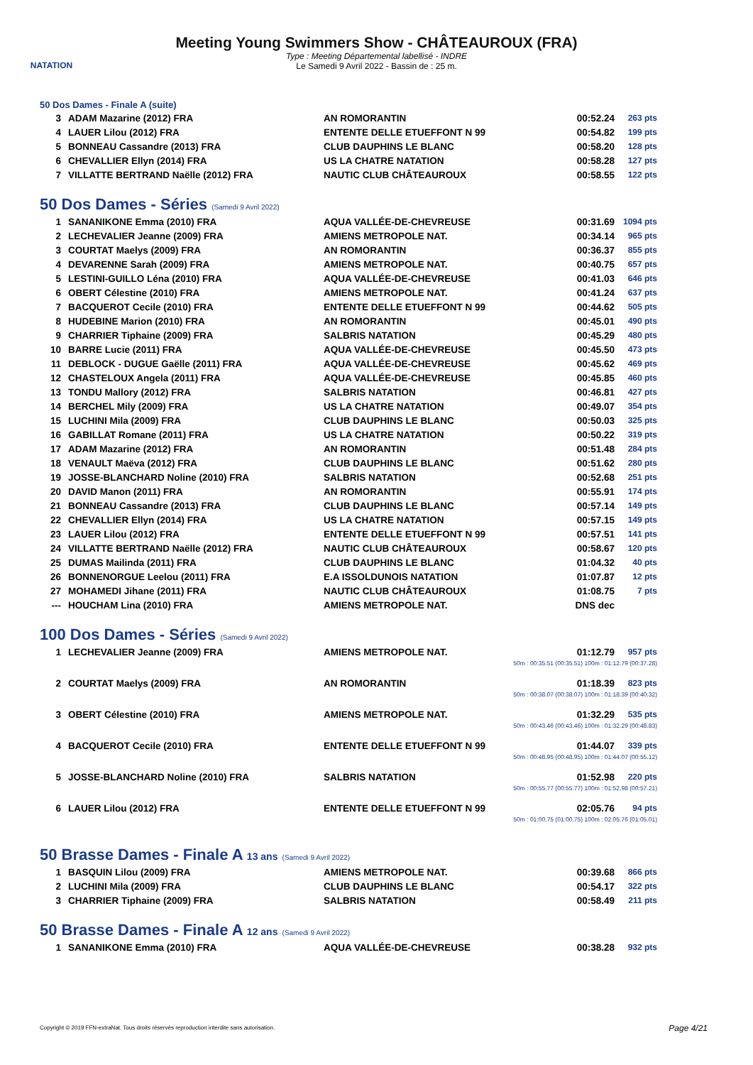NATATION
Meeting Young Swimmers Show - CHÂTEAUROUX (FRA)
Type : Meeting Départemental labellisé - INDRE
Le Samedi 9 Avril 2022 - Bassin de : 25 m.
50 Dos Dames - Finale A (suite)
| 3 | ADAM Mazarine (2012) FRA | AN ROMORANTIN | 00:52.24 | 263 pts |
| 4 | LAUER Lilou (2012) FRA | ENTENTE DELLE ETUEFFONT N 99 | 00:54.82 | 199 pts |
| 5 | BONNEAU Cassandre (2013) FRA | CLUB DAUPHINS LE BLANC | 00:58.20 | 128 pts |
| 6 | CHEVALLIER Ellyn (2014) FRA | US LA CHATRE NATATION | 00:58.28 | 127 pts |
| 7 | VILLATTE BERTRAND Naëlle (2012) FRA | NAUTIC CLUB CHÂTEAUROUX | 00:58.55 | 122 pts |
50 Dos Dames - Séries (Samedi 9 Avril 2022)
| 1 | SANANIKONE Emma (2010) FRA | AQUA VALLÉE-DE-CHEVREUSE | 00:31.69 | 1094 pts |
| 2 | LECHEVALIER Jeanne (2009) FRA | AMIENS METROPOLE NAT. | 00:34.14 | 965 pts |
| 3 | COURTAT Maelys (2009) FRA | AN ROMORANTIN | 00:36.37 | 855 pts |
| 4 | DEVARENNE Sarah (2009) FRA | AMIENS METROPOLE NAT. | 00:40.75 | 657 pts |
| 5 | LESTINI-GUILLO Léna (2010) FRA | AQUA VALLÉE-DE-CHEVREUSE | 00:41.03 | 646 pts |
| 6 | OBERT Célestine (2010) FRA | AMIENS METROPOLE NAT. | 00:41.24 | 637 pts |
| 7 | BACQUEROT Cecile (2010) FRA | ENTENTE DELLE ETUEFFONT N 99 | 00:44.62 | 505 pts |
| 8 | HUDEBINE Marion (2010) FRA | AN ROMORANTIN | 00:45.01 | 490 pts |
| 9 | CHARRIER Tiphaine (2009) FRA | SALBRIS NATATION | 00:45.29 | 480 pts |
| 10 | BARRE Lucie (2011) FRA | AQUA VALLÉE-DE-CHEVREUSE | 00:45.50 | 473 pts |
| 11 | DEBLOCK - DUGUE Gaëlle (2011) FRA | AQUA VALLÉE-DE-CHEVREUSE | 00:45.62 | 469 pts |
| 12 | CHASTELOUX Angela (2011) FRA | AQUA VALLÉE-DE-CHEVREUSE | 00:45.85 | 460 pts |
| 13 | TONDU Mallory (2012) FRA | SALBRIS NATATION | 00:46.81 | 427 pts |
| 14 | BERCHEL Mily (2009) FRA | US LA CHATRE NATATION | 00:49.07 | 354 pts |
| 15 | LUCHINI Mila (2009) FRA | CLUB DAUPHINS LE BLANC | 00:50.03 | 325 pts |
| 16 | GABILLAT Romane (2011) FRA | US LA CHATRE NATATION | 00:50.22 | 319 pts |
| 17 | ADAM Mazarine (2012) FRA | AN ROMORANTIN | 00:51.48 | 284 pts |
| 18 | VENAULT Maëva (2012) FRA | CLUB DAUPHINS LE BLANC | 00:51.62 | 280 pts |
| 19 | JOSSE-BLANCHARD Noline (2010) FRA | SALBRIS NATATION | 00:52.68 | 251 pts |
| 20 | DAVID Manon (2011) FRA | AN ROMORANTIN | 00:55.91 | 174 pts |
| 21 | BONNEAU Cassandre (2013) FRA | CLUB DAUPHINS LE BLANC | 00:57.14 | 149 pts |
| 22 | CHEVALLIER Ellyn (2014) FRA | US LA CHATRE NATATION | 00:57.15 | 149 pts |
| 23 | LAUER Lilou (2012) FRA | ENTENTE DELLE ETUEFFONT N 99 | 00:57.51 | 141 pts |
| 24 | VILLATTE BERTRAND Naëlle (2012) FRA | NAUTIC CLUB CHÂTEAUROUX | 00:58.67 | 120 pts |
| 25 | DUMAS Mailinda (2011) FRA | CLUB DAUPHINS LE BLANC | 01:04.32 | 40 pts |
| 26 | BONNENORGUE Leelou (2011) FRA | E.A ISSOLDUNOIS NATATION | 01:07.87 | 12 pts |
| 27 | MOHAMEDI Jihane (2011) FRA | NAUTIC CLUB CHÂTEAUROUX | 01:08.75 | 7 pts |
| --- | HOUCHAM Lina (2010) FRA | AMIENS METROPOLE NAT. | DNS dec | |
100 Dos Dames - Séries (Samedi 9 Avril 2022)
| 1 | LECHEVALIER Jeanne (2009) FRA | AMIENS METROPOLE NAT. | 01:12.79 | 957 pts |
| 50m : 00:35.51 (00:35.51) 100m : 01:12.79 (00:37.28) | | | | |
| 2 | COURTAT Maelys (2009) FRA | AN ROMORANTIN | 01:18.39 | 823 pts |
| 50m : 00:38.07 (00:38.07) 100m : 01:18.39 (00:40.32) | | | | |
| 3 | OBERT Célestine (2010) FRA | AMIENS METROPOLE NAT. | 01:32.29 | 535 pts |
| 50m : 00:43.46 (00:43.46) 100m : 01:32.29 (00:48.83) | | | | |
| 4 | BACQUEROT Cecile (2010) FRA | ENTENTE DELLE ETUEFFONT N 99 | 01:44.07 | 339 pts |
| 50m : 00:48.95 (00:48.95) 100m : 01:44.07 (00:55.12) | | | | |
| 5 | JOSSE-BLANCHARD Noline (2010) FRA | SALBRIS NATATION | 01:52.98 | 220 pts |
| 50m : 00:55.77 (00:55.77) 100m : 01:52.98 (00:57.21) | | | | |
| 6 | LAUER Lilou (2012) FRA | ENTENTE DELLE ETUEFFONT N 99 | 02:05.76 | 94 pts |
| 50m : 01:00.75 (01:00.75) 100m : 02:05.76 (01:05.01) | | | | |
50 Brasse Dames - Finale A 13 ans (Samedi 9 Avril 2022)
| 1 | BASQUIN Lilou (2009) FRA | AMIENS METROPOLE NAT. | 00:39.68 | 866 pts |
| 2 | LUCHINI Mila (2009) FRA | CLUB DAUPHINS LE BLANC | 00:54.17 | 322 pts |
| 3 | CHARRIER Tiphaine (2009) FRA | SALBRIS NATATION | 00:58.49 | 211 pts |
50 Brasse Dames - Finale A 12 ans (Samedi 9 Avril 2022)
| 1 | SANANIKONE Emma (2010) FRA | AQUA VALLÉE-DE-CHEVREUSE | 00:38.28 | 932 pts |
Copyright © 2019 FFN-extraNat. Tous droits réservés reproduction interdite sans autorisation.
Page 4/21